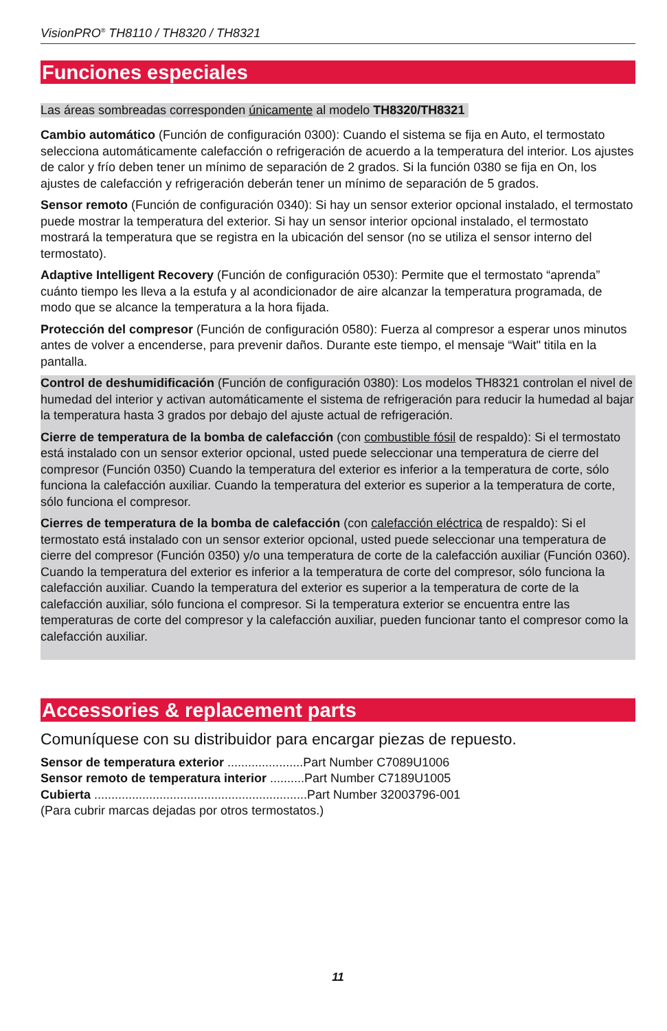VisionPRO<sup>®</sup> TH8110 / TH8320 / TH8321
Funciones especiales
Las áreas sombreadas corresponden únicamente al modelo TH8320/TH8321
Cambio automático (Función de configuración 0300): Cuando el sistema se fija en Auto, el termostato selecciona automáticamente calefacción o refrigeración de acuerdo a la temperatura del interior. Los ajustes de calor y frío deben tener un mínimo de separación de 2 grados. Si la función 0380 se fija en On, los ajustes de calefacción y refrigeración deberán tener un mínimo de separación de 5 grados.
Sensor remoto (Función de configuración 0340): Si hay un sensor exterior opcional instalado, el termostato puede mostrar la temperatura del exterior. Si hay un sensor interior opcional instalado, el termostato mostrará la temperatura que se registra en la ubicación del sensor (no se utiliza el sensor interno del termostato).
Adaptive Intelligent Recovery (Función de configuración 0530): Permite que el termostato “aprenda” cuánto tiempo les lleva a la estufa y al acondicionador de aire alcanzar la temperatura programada, de modo que se alcance la temperatura a la hora fijada.
Protección del compresor (Función de configuración 0580): Fuerza al compresor a esperar unos minutos antes de volver a encenderse, para prevenir daños. Durante este tiempo, el mensaje “Wait" titila en la pantalla.
Control de deshumidificación (Función de configuración 0380): Los modelos TH8321 controlan el nivel de humedad del interior y activan automáticamente el sistema de refrigeración para reducir la humedad al bajar la temperatura hasta 3 grados por debajo del ajuste actual de refrigeración.
Cierre de temperatura de la bomba de calefacción (con combustible fósil de respaldo): Si el termostato está instalado con un sensor exterior opcional, usted puede seleccionar una temperatura de cierre del compresor (Función 0350) Cuando la temperatura del exterior es inferior a la temperatura de corte, sólo funciona la calefacción auxiliar. Cuando la temperatura del exterior es superior a la temperatura de corte, sólo funciona el compresor.
Cierres de temperatura de la bomba de calefacción (con calefacción eléctrica de respaldo): Si el termostato está instalado con un sensor exterior opcional, usted puede seleccionar una temperatura de cierre del compresor (Función 0350) y/o una temperatura de corte de la calefacción auxiliar (Función 0360). Cuando la temperatura del exterior es inferior a la temperatura de corte del compresor, sólo funciona la calefacción auxiliar. Cuando la temperatura del exterior es superior a la temperatura de corte de la calefacción auxiliar, sólo funciona el compresor. Si la temperatura exterior se encuentra entre las temperaturas de corte del compresor y la calefacción auxiliar, pueden funcionar tanto el compresor como la calefacción auxiliar.
Accessories & replacement parts
Comuníquese con su distribuidor para encargar piezas de repuesto.
Sensor de temperatura exterior ......................Part Number C7089U1006
Sensor remoto de temperatura interior ..........Part Number C7189U1005
Cubierta ..............................................................Part Number 32003796-001
(Para cubrir marcas dejadas por otros termostatos.)
11